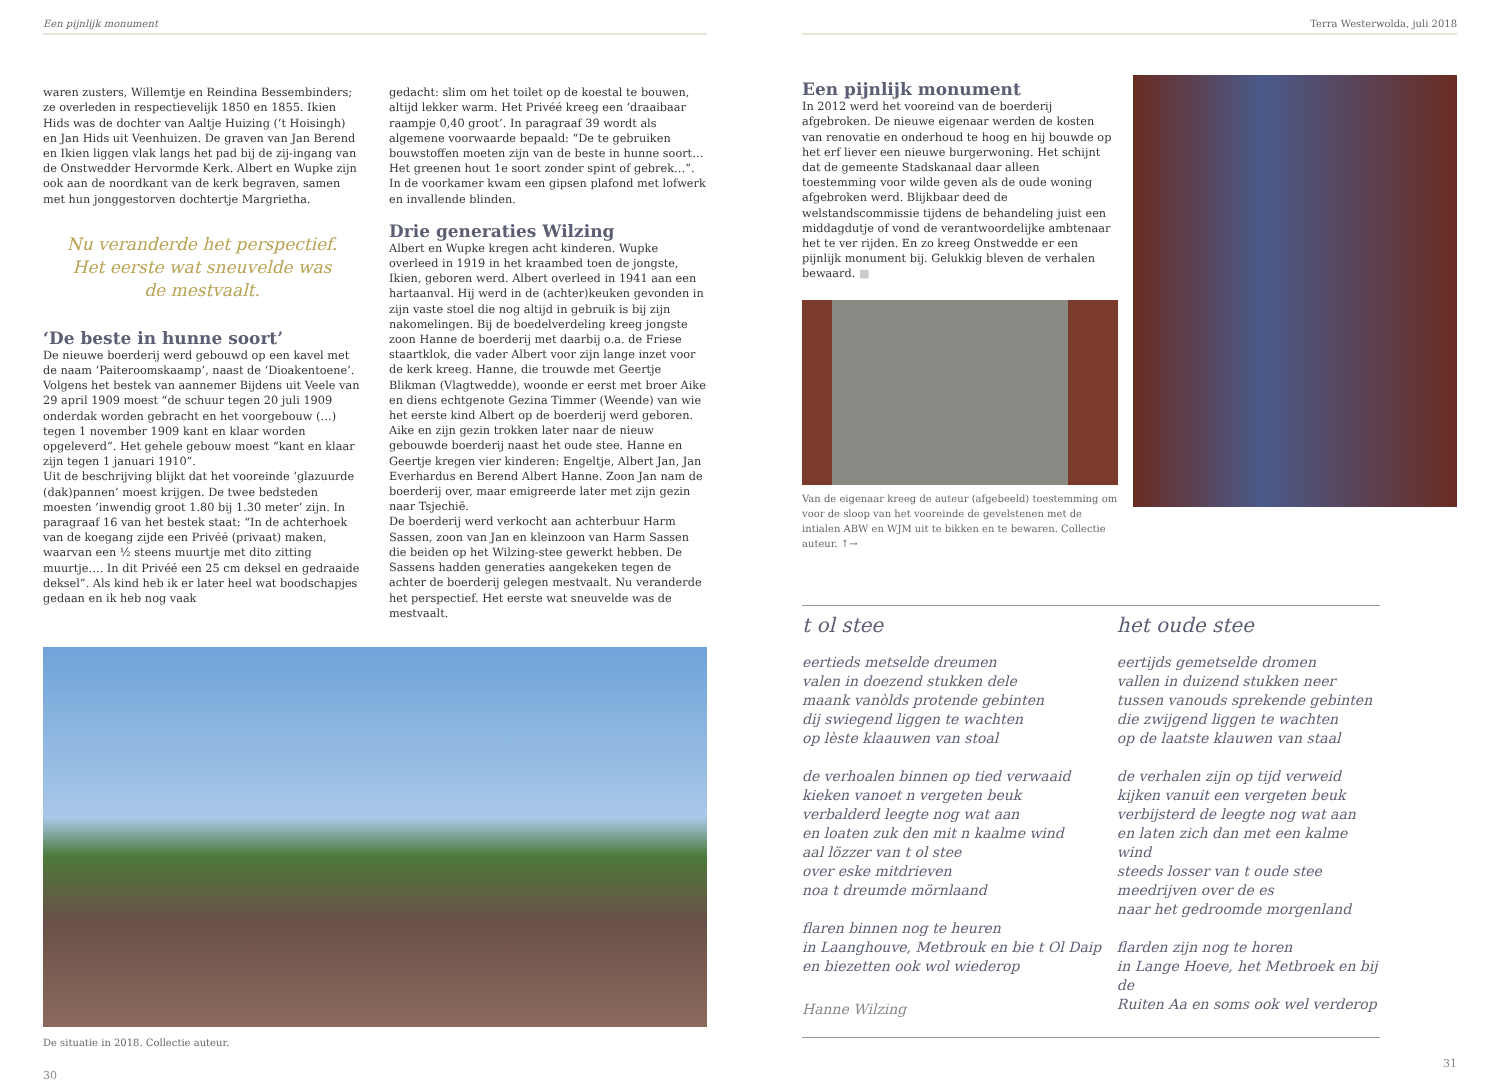Een pijnlijk monument
waren zusters, Willemtje en Reindina Bessembinders; ze overleden in respectievelijk 1850 en 1855. Ikien Hids was de dochter van Aaltje Huizing (‘t Hoisingh) en Jan Hids uit Veenhuizen. De graven van Jan Berend en Ikien liggen vlak langs het pad bij de zij-ingang van de Onstwedder Hervormde Kerk. Albert en Wupke zijn ook aan de noordkant van de kerk begraven, samen met hun jonggestorven dochtertje Margrietha.
Nu veranderde het perspectief.
Het eerste wat sneuvelde was
de mestvaalt.
‘De beste in hunne soort’
De nieuwe boerderij werd gebouwd op een kavel met de naam ‘Paiteroomskaamp’, naast de ‘Dioakentoene’. Volgens het bestek van aannemer Bijdens uit Veele van 29 april 1909 moest “de schuur tegen 20 juli 1909 onderdak worden gebracht en het voorgebouw (…) tegen 1 november 1909 kant en klaar worden opgeleverd”. Het gehele gebouw moest “kant en klaar zijn tegen 1 januari 1910”.
Uit de beschrijving blijkt dat het vooreinde ‘glazuurde (dak)pannen’ moest krijgen. De twee bedsteden moesten ‘inwendig groot 1.80 bij 1.30 meter’ zijn. In paragraaf 16 van het bestek staat: “In de achterhoek van de koegang zijde een Privéé (privaat) maken, waarvan een ½ steens muurtje met dito zitting muurtje…. In dit Privéé een 25 cm deksel en gedraaide deksel”. Als kind heb ik er later heel wat boodschapjes gedaan en ik heb nog vaak
gedacht: slim om het toilet op de koestal te bouwen, altijd lekker warm. Het Privéé kreeg een ‘draaibaar raampje 0,40 groot’. In paragraaf 39 wordt als algemene voorwaarde bepaald: “De te gebruiken bouwstoffen moeten zijn van de beste in hunne soort… Het greenen hout 1e soort zonder spint of gebrek…”. In de voorkamer kwam een gipsen plafond met lofwerk en invallende blinden.
Drie generaties Wilzing
Albert en Wupke kregen acht kinderen. Wupke overleed in 1919 in het kraambed toen de jongste, Ikien, geboren werd. Albert overleed in 1941 aan een hartaanval. Hij werd in de (achter)keuken gevonden in zijn vaste stoel die nog altijd in gebruik is bij zijn nakomelingen. Bij de boedelverdeling kreeg jongste zoon Hanne de boerderij met daarbij o.a. de Friese staartklok, die vader Albert voor zijn lange inzet voor de kerk kreeg. Hanne, die trouwde met Geertje Blikman (Vlagtwedde), woonde er eerst met broer Aike en diens echtgenote Gezina Timmer (Weende) van wie het eerste kind Albert op de boerderij werd geboren. Aike en zijn gezin trokken later naar de nieuw gebouwde boerderij naast het oude stee. Hanne en Geertje kregen vier kinderen: Engeltje, Albert Jan, Jan Everhardus en Berend Albert Hanne. Zoon Jan nam de boerderij over, maar emigreerde later met zijn gezin naar Tsjechië.
De boerderij werd verkocht aan achterbuur Harm Sassen, zoon van Jan en kleinzoon van Harm Sassen die beiden op het Wilzing-stee gewerkt hebben. De Sassens hadden generaties aangekeken tegen de achter de boerderij gelegen mestvaalt. Nu veranderde het perspectief. Het eerste wat sneuvelde was de mestvaalt.
De situatie in 2018. Collectie auteur.
30
Terra Westerwolda, juli 2018
Een pijnlijk monument
In 2012 werd het vooreind van de boerderij afgebroken. De nieuwe eigenaar werden de kosten van renovatie en onderhoud te hoog en hij bouwde op het erf liever een nieuwe burgerwoning. Het schijnt dat de gemeente Stadskanaal daar alleen toestemming voor wilde geven als de oude woning afgebroken werd. Blijkbaar deed de welstandscommissie tijdens de behandeling juist een middagdutje of vond de verantwoordelijke ambtenaar het te ver rijden. En zo kreeg Onstwedde er een pijnlijk monument bij. Gelukkig bleven de verhalen bewaard. ■
Van de eigenaar kreeg de auteur (afgebeeld) toestemming om voor de sloop van het vooreinde de gevelstenen met de intialen ABW en WJM uit te bikken en te bewaren. Collectie auteur. ↑→
t ol stee
eertieds metselde dreumen
valen in doezend stukken dele
maank vanòlds protende gebinten
dij swiegend liggen te wachten
op lèste klaauwen van stoal
de verhoalen binnen op tied verwaaid
kieken vanoet n vergeten beuk
verbalderd leegte nog wat aan
en loaten zuk den mit n kaalme wind
aal lözzer van t ol stee
over eske mitdrieven
noa t dreumde mörnlaand
flaren binnen nog te heuren
in Laanghouve, Metbrouk en bie t Ol Daip
en biezetten ook wol wiederop
Hanne Wilzing
het oude stee
eertijds gemetselde dromen
vallen in duizend stukken neer
tussen vanouds sprekende gebinten
die zwijgend liggen te wachten
op de laatste klauwen van staal
de verhalen zijn op tijd verweid
kijken vanuit een vergeten beuk
verbijsterd de leegte nog wat aan
en laten zich dan met een kalme wind
steeds losser van t oude stee
meedrijven over de es
naar het gedroomde morgenland
flarden zijn nog te horen
in Lange Hoeve, het Metbroek en bij de
Ruiten Aa en soms ook wel verderop
31